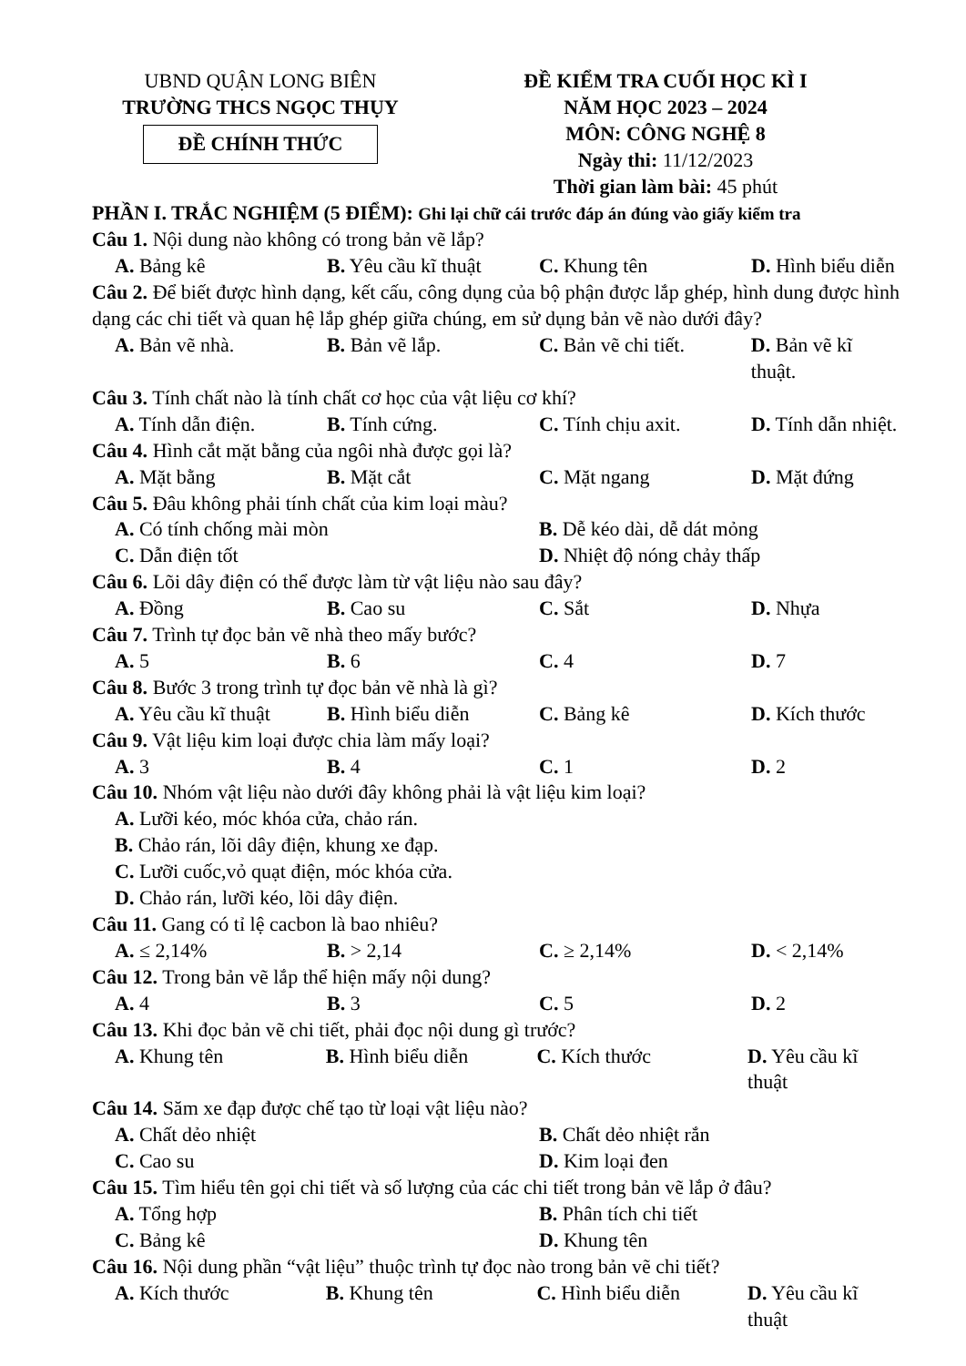UBND QUẬN LONG BIÊN
TRƯỜNG THCS NGỌC THỤY
ĐỀ CHÍNH THỨC
ĐỀ KIỂM TRA CUỐI HỌC KÌ I
NĂM HỌC 2023 – 2024
MÔN: CÔNG NGHỆ 8
Ngày thi: 11/12/2023
Thời gian làm bài: 45 phút
PHẦN I. TRẮC NGHIỆM (5 ĐIỂM): Ghi lại chữ cái trước đáp án đúng vào giấy kiểm tra
Câu 1. Nội dung nào không có trong bản vẽ lắp?
A. Bảng kê B. Yêu cầu kĩ thuật C. Khung tên D. Hình biểu diễn
Câu 2. Để biết được hình dạng, kết cấu, công dụng của bộ phận được lắp ghép, hình dung được hình dạng các chi tiết và quan hệ lắp ghép giữa chúng, em sử dụng bản vẽ nào dưới đây?
A. Bản vẽ nhà. B. Bản vẽ lắp. C. Bản vẽ chi tiết. D. Bản vẽ kĩ thuật.
Câu 3. Tính chất nào là tính chất cơ học của vật liệu cơ khí?
A. Tính dẫn điện. B. Tính cứng. C. Tính chịu axit. D. Tính dẫn nhiệt.
Câu 4. Hình cắt mặt bằng của ngôi nhà được gọi là?
A. Mặt bằng B. Mặt cắt C. Mặt ngang D. Mặt đứng
Câu 5. Đâu không phải tính chất của kim loại màu?
A. Có tính chống mài mòn B. Dễ kéo dài, dễ dát mỏng
C. Dẫn điện tốt D. Nhiệt độ nóng chảy thấp
Câu 6. Lõi dây điện có thể được làm từ vật liệu nào sau đây?
A. Đồng B. Cao su C. Sắt D. Nhựa
Câu 7. Trình tự đọc bản vẽ nhà theo mấy bước?
A. 5 B. 6 C. 4 D. 7
Câu 8. Bước 3 trong trình tự đọc bản vẽ nhà là gì?
A. Yêu cầu kĩ thuật B. Hình biểu diễn C. Bảng kê D. Kích thước
Câu 9. Vật liệu kim loại được chia làm mấy loại?
A. 3 B. 4 C. 1 D. 2
Câu 10. Nhóm vật liệu nào dưới đây không phải là vật liệu kim loại?
A. Lưỡi kéo, móc khóa cửa, chảo rán.
B. Chảo rán, lõi dây điện, khung xe đạp.
C. Lưỡi cuốc,vỏ quạt điện, móc khóa cửa.
D. Chảo rán, lưỡi kéo, lõi dây điện.
Câu 11. Gang có tỉ lệ cacbon là bao nhiêu?
A. ≤ 2,14% B. > 2,14 C. ≥ 2,14% D. < 2,14%
Câu 12. Trong bản vẽ lắp thể hiện mấy nội dung?
A. 4 B. 3 C. 5 D. 2
Câu 13. Khi đọc bản vẽ chi tiết, phải đọc nội dung gì trước?
A. Khung tên B. Hình biểu diễn C. Kích thước D. Yêu cầu kĩ thuật
Câu 14. Săm xe đạp được chế tạo từ loại vật liệu nào?
A. Chất dẻo nhiệt B. Chất dẻo nhiệt rắn
C. Cao su D. Kim loại đen
Câu 15. Tìm hiểu tên gọi chi tiết và số lượng của các chi tiết trong bản vẽ lắp ở đâu?
A. Tổng hợp B. Phân tích chi tiết
C. Bảng kê D. Khung tên
Câu 16. Nội dung phần “vật liệu” thuộc trình tự đọc nào trong bản vẽ chi tiết?
A. Kích thước B. Khung tên C. Hình biểu diễn D. Yêu cầu kĩ thuật